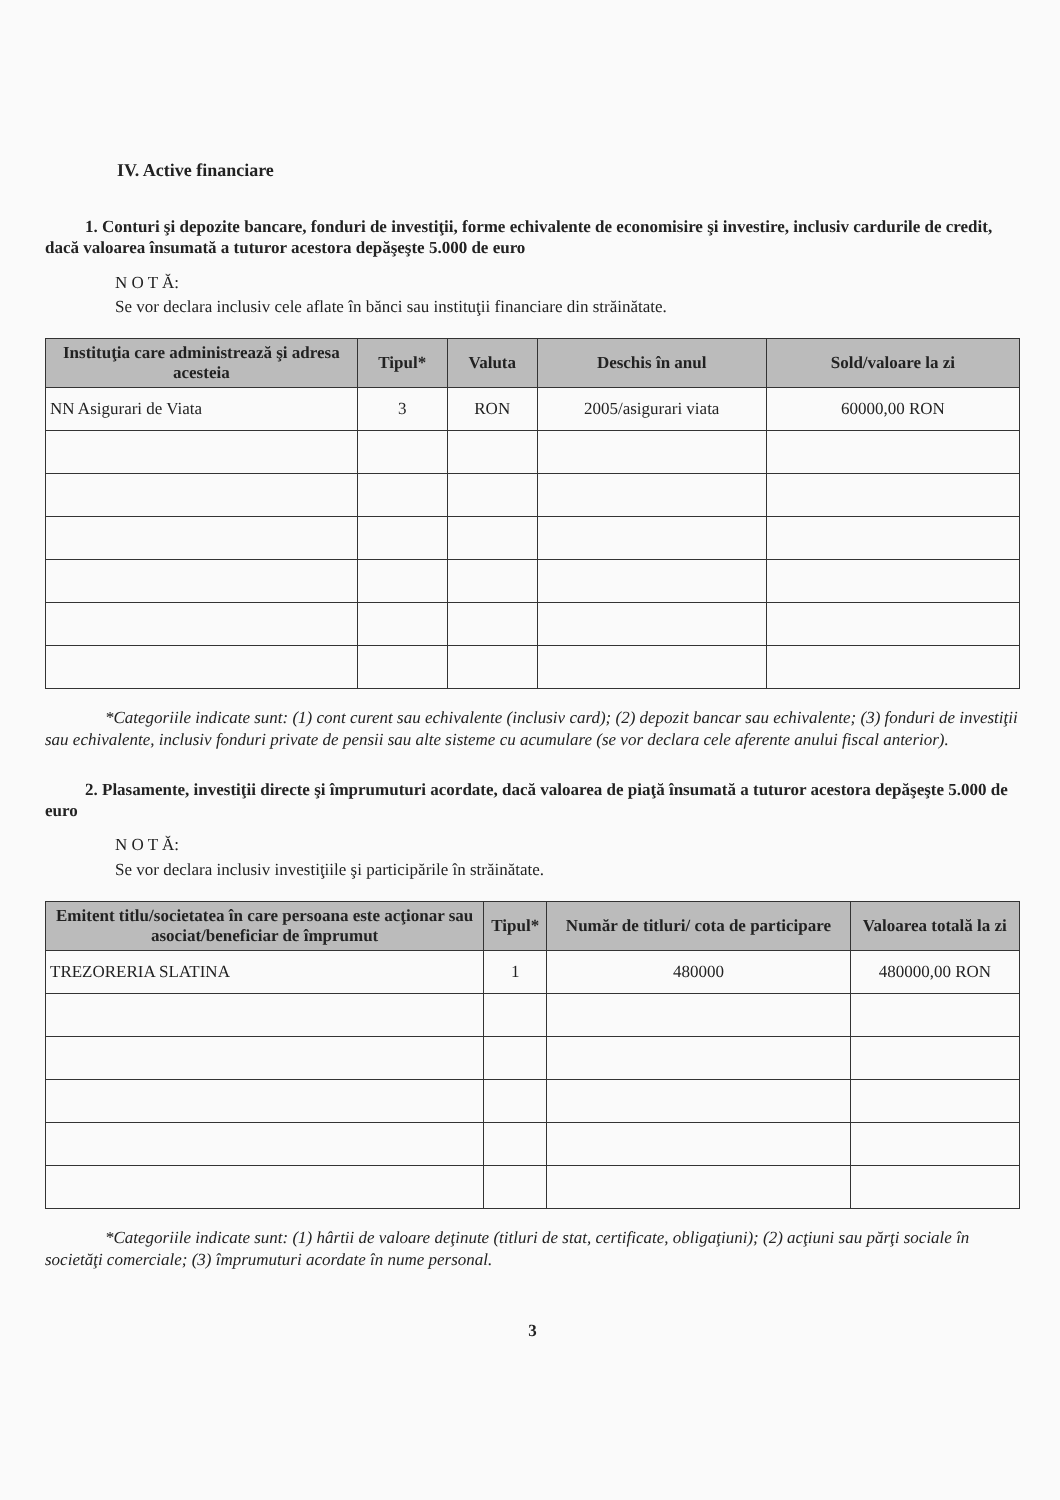IV. Active financiare
1. Conturi şi depozite bancare, fonduri de investiţii, forme echivalente de economisire şi investire, inclusiv cardurile de credit, dacă valoarea însumată a tuturor acestora depăşeşte 5.000 de euro
N O T Ă:
Se vor declara inclusiv cele aflate în bănci sau instituţii financiare din străinătate.
| Instituţia care administrează şi adresa acesteia | Tipul* | Valuta | Deschis în anul | Sold/valoare la zi |
| --- | --- | --- | --- | --- |
| NN Asigurari de Viata | 3 | RON | 2005/asigurari viata | 60000,00 RON |
*Categoriile indicate sunt: (1) cont curent sau echivalente (inclusiv card); (2) depozit bancar sau echivalente; (3) fonduri de investiţii sau echivalente, inclusiv fonduri private de pensii sau alte sisteme cu acumulare (se vor declara cele aferente anului fiscal anterior).
2. Plasamente, investiţii directe şi împrumuturi acordate, dacă valoarea de piaţă însumată a tuturor acestora depăşeşte 5.000 de euro
N O T Ă:
Se vor declara inclusiv investiţiile şi participările în străinătate.
| Emitent titlu/societatea în care persoana este acţionar sau asociat/beneficiar de împrumut | Tipul* | Număr de titluri/ cota de participare | Valoarea totală la zi |
| --- | --- | --- | --- |
| TREZORERIA SLATINA | 1 | 480000 | 480000,00 RON |
*Categoriile indicate sunt: (1) hârtii de valoare deţinute (titluri de stat, certificate, obligaţiuni); (2) acţiuni sau părţi sociale în societăţi comerciale; (3) împrumuturi acordate în nume personal.
3